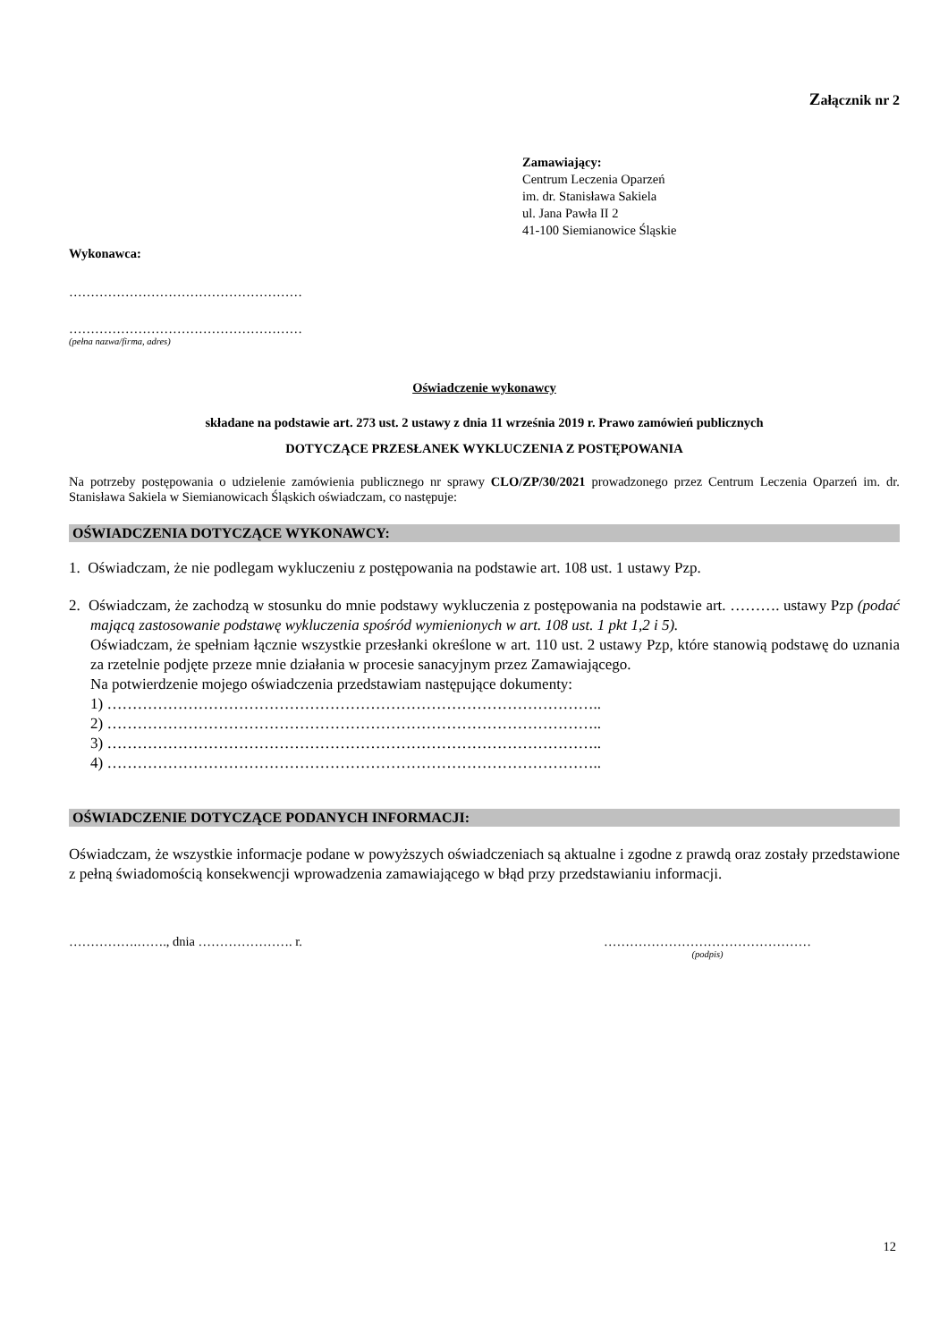Załącznik nr 2
Zamawiający:
Centrum Leczenia Oparzeń
im. dr. Stanisława Sakiela
ul. Jana Pawła II 2
41-100 Siemianowice Śląskie
Wykonawca:
………………………………………………
………………………………………………
(pełna nazwa/firma, adres)
Oświadczenie wykonawcy
składane na podstawie art. 273 ust. 2 ustawy z dnia 11 września 2019 r. Prawo zamówień publicznych
DOTYCZĄCE PRZESŁANEK WYKLUCZENIA Z POSTĘPOWANIA
Na potrzeby postępowania o udzielenie zamówienia publicznego nr sprawy CLO/ZP/30/2021 prowadzonego przez Centrum Leczenia Oparzeń im. dr. Stanisława Sakiela w Siemianowicach Śląskich oświadczam, co następuje:
OŚWIADCZENIA DOTYCZĄCE WYKONAWCY:
1. Oświadczam, że nie podlegam wykluczeniu z postępowania na podstawie art. 108 ust. 1 ustawy Pzp.
2. Oświadczam, że zachodzą w stosunku do mnie podstawy wykluczenia z postępowania na podstawie art. ………. ustawy Pzp (podać mającą zastosowanie podstawę wykluczenia spośród wymienionych w art. 108 ust. 1 pkt 1,2 i 5).
Oświadczam, że spełniam łącznie wszystkie przesłanki określone w art. 110 ust. 2 ustawy Pzp, które stanowią podstawę do uznania za rzetelnie podjęte przeze mnie działania w procesie sanacyjnym przez Zamawiającego.
Na potwierdzenie mojego oświadczenia przedstawiam następujące dokumenty:
1) ……………………………………………………………………………………..
2) ……………………………………………………………………………………..
3) ……………………………………………………………………………………..
4) ……………………………………………………………………………………..
OŚWIADCZENIE DOTYCZĄCE PODANYCH INFORMACJI:
Oświadczam, że wszystkie informacje podane w powyższych oświadczeniach są aktualne i zgodne z prawdą oraz zostały przedstawione z pełną świadomością konsekwencji wprowadzenia zamawiającego w błąd przy przedstawianiu informacji.
…………….……., dnia …………………. r. …………………………………………
(podpis)
12